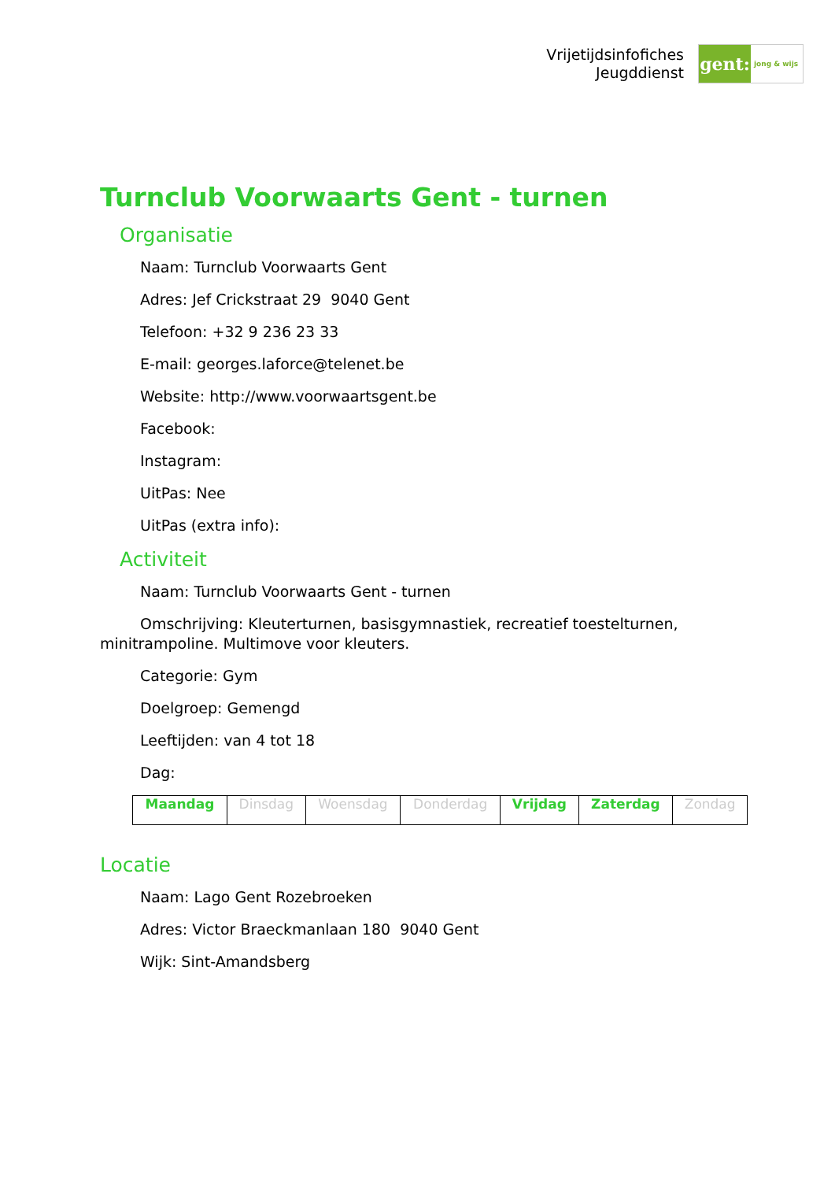Vrijetijdsinfofiches
Jeugddienst
gent:
jong & wijs
Turnclub Voorwaarts Gent - turnen
Organisatie
Naam: Turnclub Voorwaarts Gent
Adres: Jef Crickstraat 29 9040 Gent
Telefoon: +32 9 236 23 33
E-mail: georges.laforce@telenet.be
Website: http://www.voorwaartsgent.be
Facebook:
Instagram:
UitPas: Nee
UitPas (extra info):
Activiteit
Naam: Turnclub Voorwaarts Gent - turnen
Omschrijving: Kleuterturnen, basisgymnastiek, recreatief toestelturnen, minitrampoline. Multimove voor kleuters.
Categorie: Gym
Doelgroep: Gemengd
Leeftijden: van 4 tot 18
Dag:
| Maandag | Dinsdag | Woensdag | Donderdag | Vrijdag | Zaterdag | Zondag |
Locatie
Naam: Lago Gent Rozebroeken
Adres: Victor Braeckmanlaan 180 9040 Gent
Wijk: Sint-Amandsberg